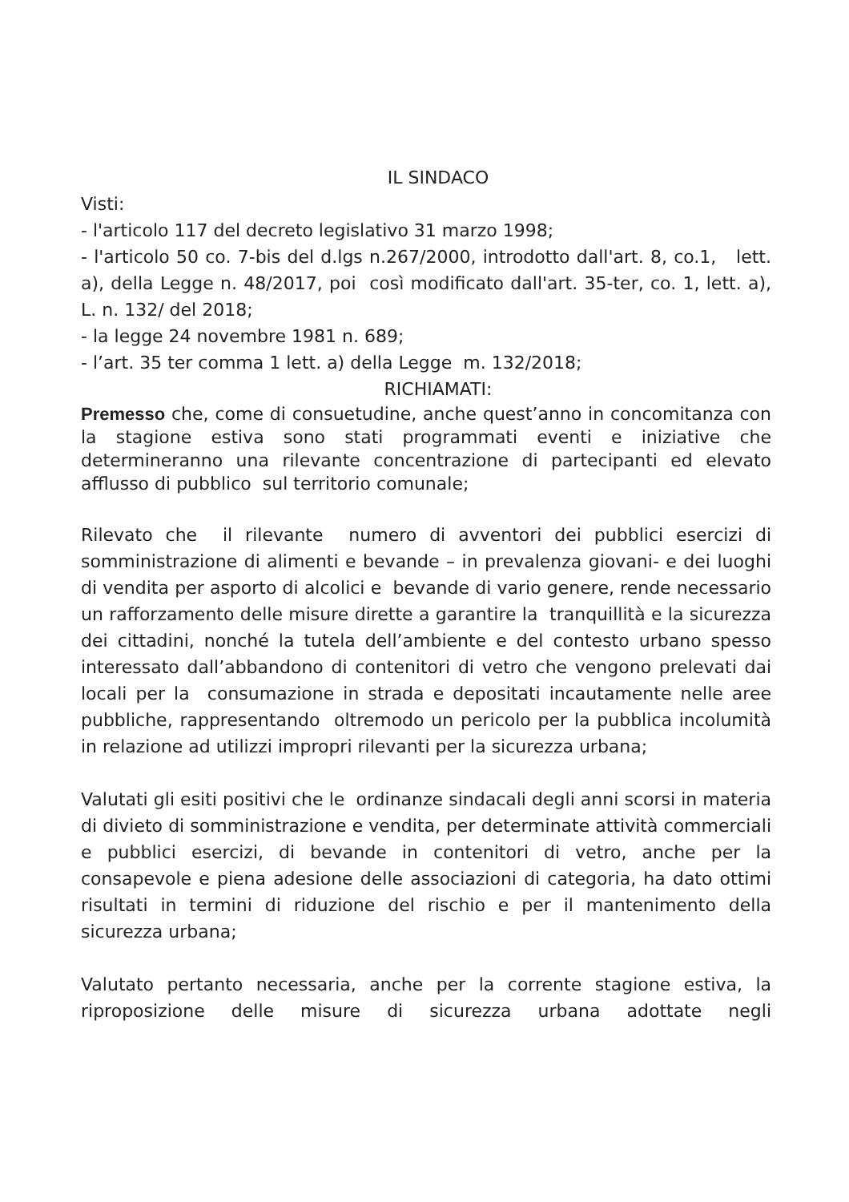IL SINDACO
Visti:
- l'articolo 117 del decreto legislativo 31 marzo 1998;
- l'articolo 50 co. 7-bis del d.lgs n.267/2000, introdotto dall'art. 8, co.1, lett. a), della Legge n. 48/2017, poi così modificato dall'art. 35-ter, co. 1, lett. a), L. n. 132/ del 2018;
- la legge 24 novembre 1981 n. 689;
- l’art. 35 ter comma 1 lett. a) della Legge m. 132/2018;
RICHIAMATI:
Premesso che, come di consuetudine, anche quest’anno in concomitanza con la stagione estiva sono stati programmati eventi e iniziative che determineranno una rilevante concentrazione di partecipanti ed elevato afflusso di pubblico sul territorio comunale;
Rilevato che il rilevante numero di avventori dei pubblici esercizi di somministrazione di alimenti e bevande – in prevalenza giovani- e dei luoghi di vendita per asporto di alcolici e bevande di vario genere, rende necessario un rafforzamento delle misure dirette a garantire la tranquillità e la sicurezza dei cittadini, nonché la tutela dell’ambiente e del contesto urbano spesso interessato dall’abbandono di contenitori di vetro che vengono prelevati dai locali per la consumazione in strada e depositati incautamente nelle aree pubbliche, rappresentando oltremodo un pericolo per la pubblica incolumità in relazione ad utilizzi impropri rilevanti per la sicurezza urbana;
Valutati gli esiti positivi che le ordinanze sindacali degli anni scorsi in materia di divieto di somministrazione e vendita, per determinate attività commerciali e pubblici esercizi, di bevande in contenitori di vetro, anche per la consapevole e piena adesione delle associazioni di categoria, ha dato ottimi risultati in termini di riduzione del rischio e per il mantenimento della sicurezza urbana;
Valutato pertanto necessaria, anche per la corrente stagione estiva, la riproposizione delle misure di sicurezza urbana adottate negli